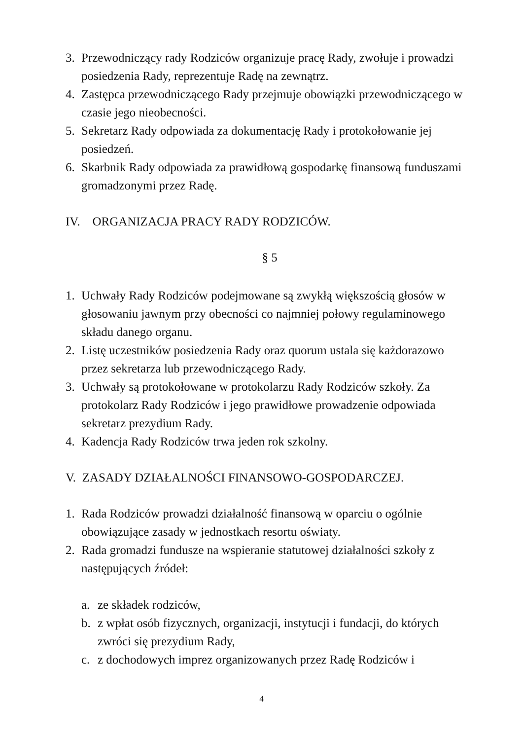3. Przewodniczący rady Rodziców organizuje pracę Rady, zwołuje i prowadzi posiedzenia Rady, reprezentuje Radę na zewnątrz.
4. Zastępca przewodniczącego Rady przejmuje obowiązki przewodniczącego w czasie jego nieobecności.
5. Sekretarz Rady odpowiada za dokumentację Rady i protokołowanie jej posiedzeń.
6. Skarbnik Rady odpowiada za prawidłową gospodarkę finansową funduszami gromadzonymi przez Radę.
IV. ORGANIZACJA PRACY RADY RODZICÓW.
§ 5
1. Uchwały Rady Rodziców podejmowane są zwykłą większością głosów w głosowaniu jawnym przy obecności co najmniej połowy regulaminowego składu danego organu.
2. Listę uczestników posiedzenia Rady oraz quorum ustala się każdorazowo przez sekretarza lub przewodniczącego Rady.
3. Uchwały są protokołowane w protokolarzu Rady Rodziców szkoły. Za protokolarz Rady Rodziców i jego prawidłowe prowadzenie odpowiada sekretarz prezydium Rady.
4. Kadencja Rady Rodziców trwa jeden rok szkolny.
V. ZASADY DZIAŁALNOŚCI FINANSOWO-GOSPODARCZEJ.
1. Rada Rodziców prowadzi działalność finansową w oparciu o ogólnie obowiązujące zasady w jednostkach resortu oświaty.
2. Rada gromadzi fundusze na wspieranie statutowej działalności szkoły z następujących źródeł:
a. ze składek rodziców,
b. z wpłat osób fizycznych, organizacji, instytucji i fundacji, do których zwróci się prezydium Rady,
c. z dochodowych imprez organizowanych przez Radę Rodziców i
4